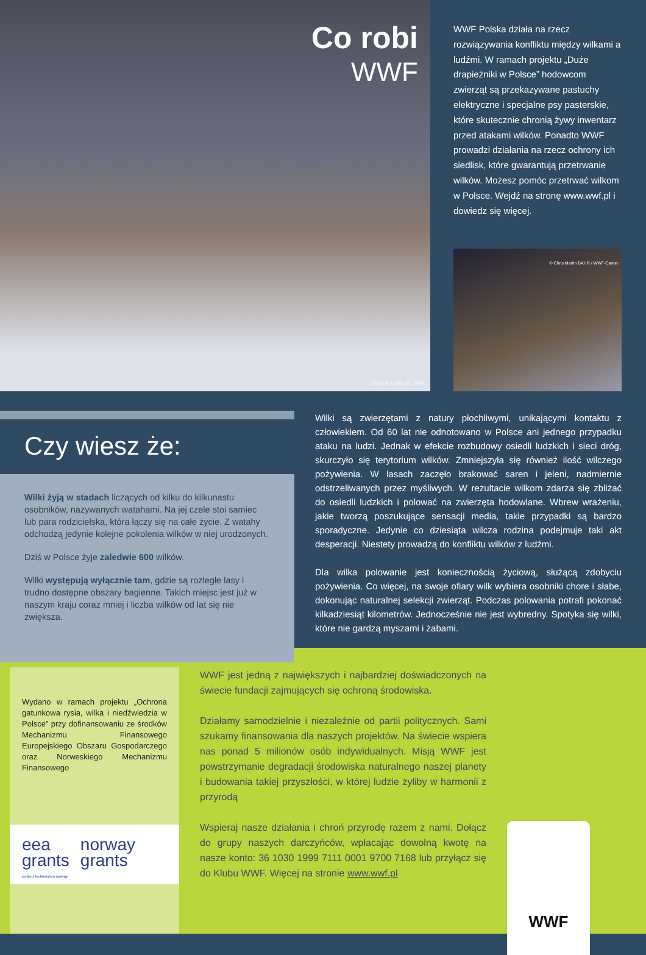Co robi
WWF
© KLEIN & HUBERT / WWF
WWF Polska działa na rzecz rozwiązywania konfliktu między wilkami a ludźmi. W ramach projektu „Duże drapieżniki w Polsce” hodowcom zwierząt są przekazywane pastuchy elektryczne i specjalne psy pasterskie, które skutecznie chronią żywy inwentarz przed atakami wilków. Ponadto WWF prowadzi działania na rzecz ochrony ich siedlisk, które gwarantują przetrwanie wilków. Możesz pomóc przetrwać wilkom w Polsce. Wejdź na stronę www.wwf.pl i dowiedz się więcej.
© Chris Martin BAHR / WWF-Canon
Czy wiesz że:
Wilki żyją w stadach liczących od kilku do kilkunastu osobników, nazywanych watahami. Na jej czele stoi samiec lub para rodzicielska, która łączy się na całe życie. Z watahy odchodzą jedynie kolejne pokolenia wilków w niej urodzonych.
Dziś w Polsce żyje zaledwie 600 wilków.
Wilki występują wyłącznie tam, gdzie są rozległe lasy i trudno dostępne obszary bagienne. Takich miejsc jest już w naszym kraju coraz mniej i liczba wilków od lat się nie zwiększa.
Wilki są zwierzętami z natury płochliwymi, unikającymi kontaktu z człowiekiem. Od 60 lat nie odnotowano w Polsce ani jednego przypadku ataku na ludzi. Jednak w efekcie rozbudowy osiedli ludzkich i sieci dróg, skurczyło się terytorium wilków. Zmniejszyła się również ilość wilczego pożywienia. W lasach zaczęło brakować saren i jeleni, nadmiernie odstrzeliwanych przez myśliwych. W rezultacie wilkom zdarza się zbliżać do osiedli ludzkich i polować na zwierzęta hodowlane. Wbrew wrażeniu, jakie tworzą poszukujące sensacji media, takie przypadki są bardzo sporadyczne. Jedynie co dziesiąta wilcza rodzina podejmuje taki akt desperacji. Niestety prowadzą do konfliktu wilków z ludźmi.
Dla wilka polowanie jest koniecznością życiową, służącą zdobyciu pożywienia. Co więcej, na swoje ofiary wilk wybiera osobniki chore i słabe, dokonując naturalnej selekcji zwierząt. Podczas polowania potrafi pokonać kilkadziesiąt kilometrów. Jednocześnie nie jest wybredny. Spotyka się wilki, które nie gardzą myszami i żabami.
Wydano w ramach projektu „Ochrona gatunkowa rysia, wilka i niedźwiedzia w Polsce” przy dofinansowaniu ze środków Mechanizmu Finansowego Europejskiego Obszaru Gospodarczego oraz Norweskiego Mechanizmu Finansowego
eea
grants
iceland liechtenstein norway
norway
grants
WWF jest jedną z największych i najbardziej doświadczonych na świecie fundacji zajmujących się ochroną środowiska.
Działamy samodzielnie i niezależnie od partii politycznych. Sami szukamy finansowania dla naszych projektów. Na świecie wspiera nas ponad 5 milionów osób indywidualnych. Misją WWF jest powstrzymanie degradacji środowiska naturalnego naszej planety i budowania takiej przyszłości, w której ludzie żyliby w harmonii z przyrodą
Wspieraj nasze działania i chroń przyrodę razem z nami. Dołącz do grupy naszych darczyńców, wpłacając dowolną kwotę na nasze konto: 36 1030 1999 7111 0001 9700 7168 lub przyłącz się do Klubu WWF. Więcej na stronie www.wwf.pl
WWF